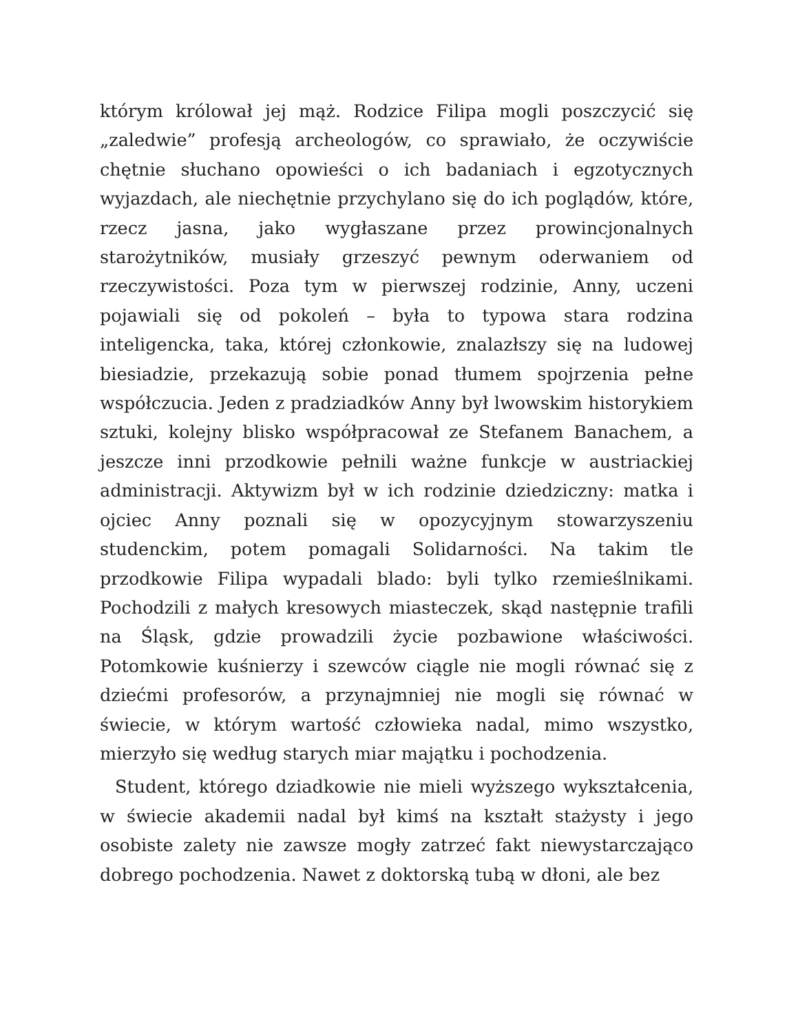którym królował jej mąż. Rodzice Filipa mogli poszczycić się „zaledwie” profesją archeologów, co sprawiało, że oczywiście chętnie słuchano opowieści o ich badaniach i egzotycznych wyjazdach, ale niechętnie przychylano się do ich poglądów, które, rzecz jasna, jako wygłaszane przez prowincjonalnych starożytników, musiały grzeszyć pewnym oderwaniem od rzeczywistości. Poza tym w pierwszej rodzinie, Anny, uczeni pojawiali się od pokoleń – była to typowa stara rodzina inteligencka, taka, której członkowie, znalazłszy się na ludowej biesiadzie, przekazują sobie ponad tłumem spojrzenia pełne współczucia. Jeden z pradziadków Anny był lwowskim historykiem sztuki, kolejny blisko współpracował ze Stefanem Banachem, a jeszcze inni przodkowie pełnili ważne funkcje w austriackiej administracji. Aktywizm był w ich rodzinie dziedziczny: matka i ojciec Anny poznali się w opozycyjnym stowarzyszeniu studenckim, potem pomagali Solidarności. Na takim tle przodkowie Filipa wypadali blado: byli tylko rzemieślnikami. Pochodzili z małych kresowych miasteczek, skąd następnie trafili na Śląsk, gdzie prowadzili życie pozbawione właściwości. Potomkowie kuśnierzy i szewców ciągle nie mogli równać się z dziećmi profesorów, a przynajmniej nie mogli się równać w świecie, w którym wartość człowieka nadal, mimo wszystko, mierzyło się według starych miar majątku i pochodzenia.
Student, którego dziadkowie nie mieli wyższego wykształcenia, w świecie akademii nadal był kimś na kształt stażysty i jego osobiste zalety nie zawsze mogły zatrzeć fakt niewystarczająco dobrego pochodzenia. Nawet z doktorską tubą w dłoni, ale bez